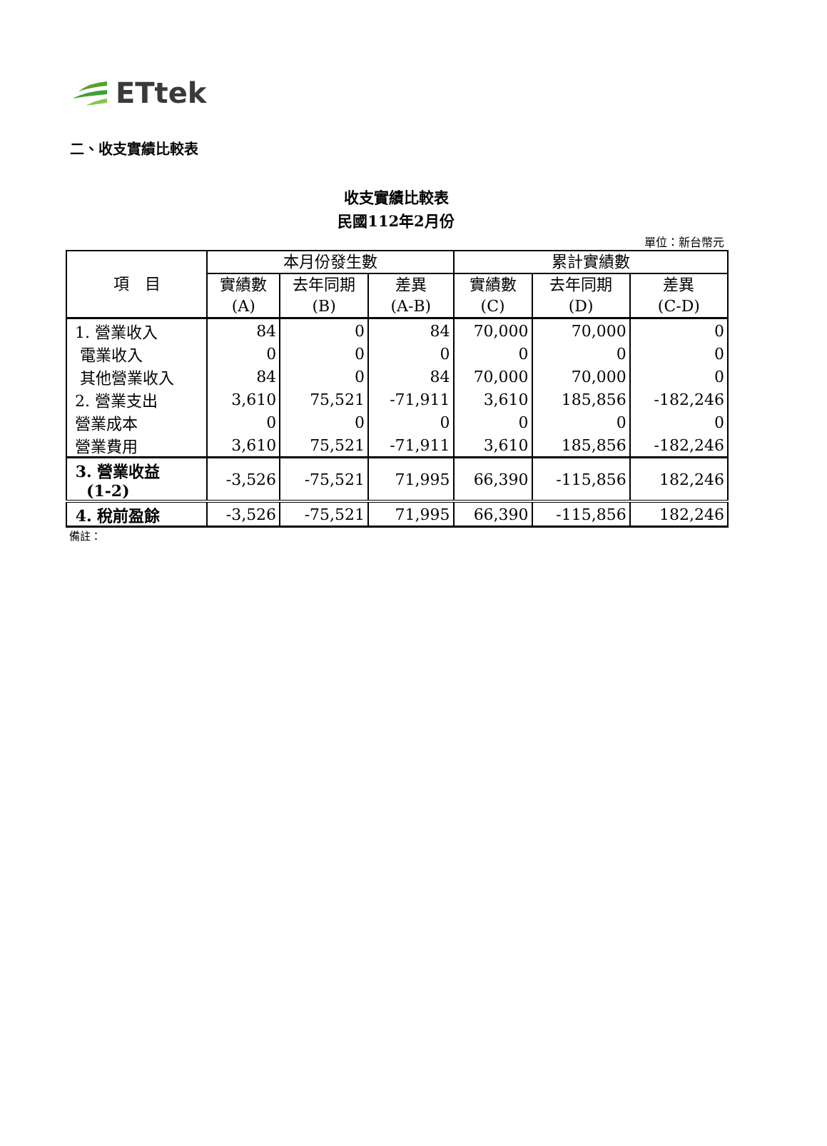ETtek
二、收支實績比較表
收支實績比較表
民國112年2月份
單位：新台幣元
| 項 目 | 本月份發生數 | | | 累計實績數 | | |
| --- | --- | --- | --- | --- | --- | --- |
| | 實績數 (A) | 去年同期 (B) | 差異 (A-B) | 實績數 (C) | 去年同期 (D) | 差異 (C-D) |
| 1. 營業收入 | 84 | 0 | 84 | 70,000 | 70,000 | 0 |
| 電業收入 | 0 | 0 | 0 | 0 | 0 | 0 |
| 其他營業收入 | 84 | 0 | 84 | 70,000 | 70,000 | 0 |
| 2. 營業支出 | 3,610 | 75,521 | -71,911 | 3,610 | 185,856 | -182,246 |
| 營業成本 | 0 | 0 | 0 | 0 | 0 | 0 |
| 營業費用 | 3,610 | 75,521 | -71,911 | 3,610 | 185,856 | -182,246 |
| 3. 營業收益 (1-2) | -3,526 | -75,521 | 71,995 | 66,390 | -115,856 | 182,246 |
| 4. 稅前盈餘 | -3,526 | -75,521 | 71,995 | 66,390 | -115,856 | 182,246 |
備註：